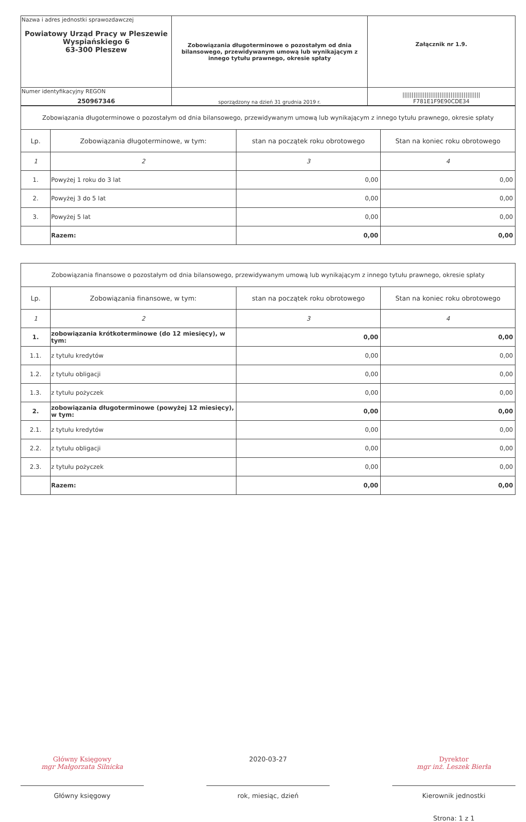| Nazwa i adres jednostki sprawozdawczej Powiatowy Urząd Pracy w Pleszewie Wyspiańskiego 6 63-300 Pleszew | Zobowiązania długoterminowe o pozostałym od dnia bilansowego, przewidywanym umową lub wynikającym z innego tytułu prawnego, okresie spłaty | Załącznik nr 1.9. |
| Numer identyfikacyjny REGON 250967346 | sporządzony na dzień 31 grudnia 2019 r. | ////////////////////////////////////////// F781E1F9E90CDE34 |
| Zobowiązania długoterminowe o pozostałym od dnia bilansowego, przewidywanym umową lub wynikającym z innego tytułu prawnego, okresie spłaty | | | |
| Lp. | Zobowiązania długoterminowe, w tym: | stan na początek roku obrotowego | Stan na koniec roku obrotowego |
| 1 | 2 | 3 | 4 |
| 1. | Powyżej 1 roku do 3 lat | 0,00 | 0,00 |
| 2. | Powyżej 3 do 5 lat | 0,00 | 0,00 |
| 3. | Powyżej 5 lat | 0,00 | 0,00 |
| | Razem: | 0,00 | 0,00 |
| Zobowiązania finansowe o pozostałym od dnia bilansowego, przewidywanym umową lub wynikającym z innego tytułu prawnego, okresie spłaty | | | |
| Lp. | Zobowiązania finansowe, w tym: | stan na początek roku obrotowego | Stan na koniec roku obrotowego |
| 1 | 2 | 3 | 4 |
| 1. | zobowiązania krótkoterminowe (do 12 miesięcy), w tym: | 0,00 | 0,00 |
| 1.1. | z tytułu kredytów | 0,00 | 0,00 |
| 1.2. | z tytułu obligacji | 0,00 | 0,00 |
| 1.3. | z tytułu pożyczek | 0,00 | 0,00 |
| 2. | zobowiązania długoterminowe (powyżej 12 miesięcy), w tym: | 0,00 | 0,00 |
| 2.1. | z tytułu kredytów | 0,00 | 0,00 |
| 2.2. | z tytułu obligacji | 0,00 | 0,00 |
| 2.3. | z tytułu pożyczek | 0,00 | 0,00 |
| | Razem: | 0,00 | 0,00 |
Główny Księgowy
mgr Małgorzata Silnicka
Główny księgowy
2020-03-27
rok, miesiąc, dzień
Dyrektor
mgr inż. Leszek Bierła
Kierownik jednostki
Strona: 1 z 1